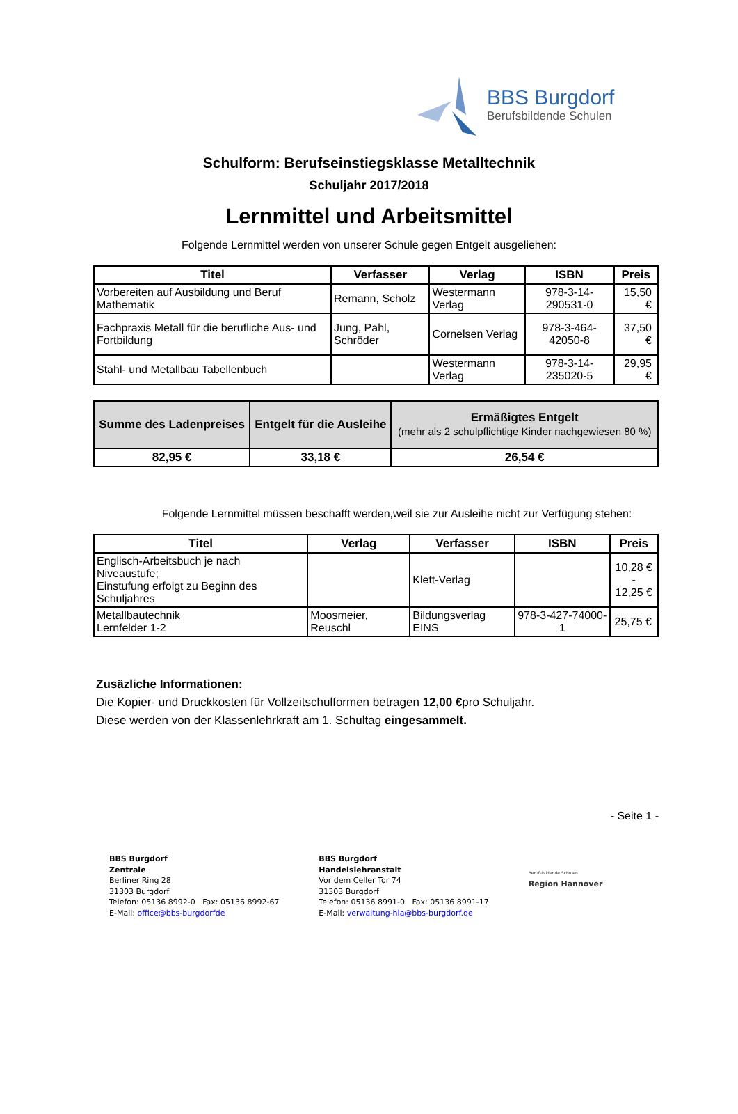BBS Burgdorf
Berufsbildende Schulen
Schulform: Berufseinstiegsklasse Metalltechnik
Schuljahr 2017/2018
Lernmittel und Arbeitsmittel
Folgende Lernmittel werden von unserer Schule gegen Entgelt ausgeliehen:
| Titel | Verfasser | Verlag | ISBN | Preis |
| --- | --- | --- | --- | --- |
| Vorbereiten auf Ausbildung und Beruf Mathematik | Remann, Scholz | Westermann Verlag | 978-3-14-290531-0 | 15,50 € |
| Fachpraxis Metall für die berufliche Aus- und Fortbildung | Jung, Pahl, Schröder | Cornelsen Verlag | 978-3-464-42050-8 | 37,50 € |
| Stahl- und Metallbau Tabellenbuch | | Westermann Verlag | 978-3-14-235020-5 | 29,95 € |
| Summe des Ladenpreises | Entgelt für die Ausleihe | Ermäßigtes Entgelt (mehr als 2 schulpflichtige Kinder nachgewiesen 80 %) |
| --- | --- | --- |
| 82,95 € | 33,18 € | 26,54 € |
Folgende Lernmittel müssen beschafft werden,weil sie zur Ausleihe nicht zur Verfügung stehen:
| Titel | Verlag | Verfasser | ISBN | Preis |
| --- | --- | --- | --- | --- |
| Englisch-Arbeitsbuch je nach Niveaustufe; Einstufung erfolgt zu Beginn des Schuljahres | | Klett-Verlag | | 10,28 € - 12,25 € |
| Metallbautechnik Lernfelder 1-2 | Moosmeier, Reuschl | Bildungsverlag EINS | 978-3-427-74000-1 | 25,75 € |
Zusäzliche Informationen:
Die Kopier- und Druckkosten für Vollzeitschulformen betragen 12,00 €pro Schuljahr.
Diese werden von der Klassenlehrkraft am 1. Schultag eingesammelt.
- Seite 1 -
BBS Burgdorf
Zentrale
Berliner Ring 28
31303 Burgdorf
Telefon: 05136 8992-0 Fax: 05136 8992-67
E-Mail: office@bbs-burgdorfde
BBS Burgdorf
Handelslehranstalt
Vor dem Celler Tor 74
31303 Burgdorf
Telefon: 05136 8991-0 Fax: 05136 8991-17
E-Mail: verwaltung-hla@bbs-burgdorf.de
Berufsbildende Schulen
Region Hannover